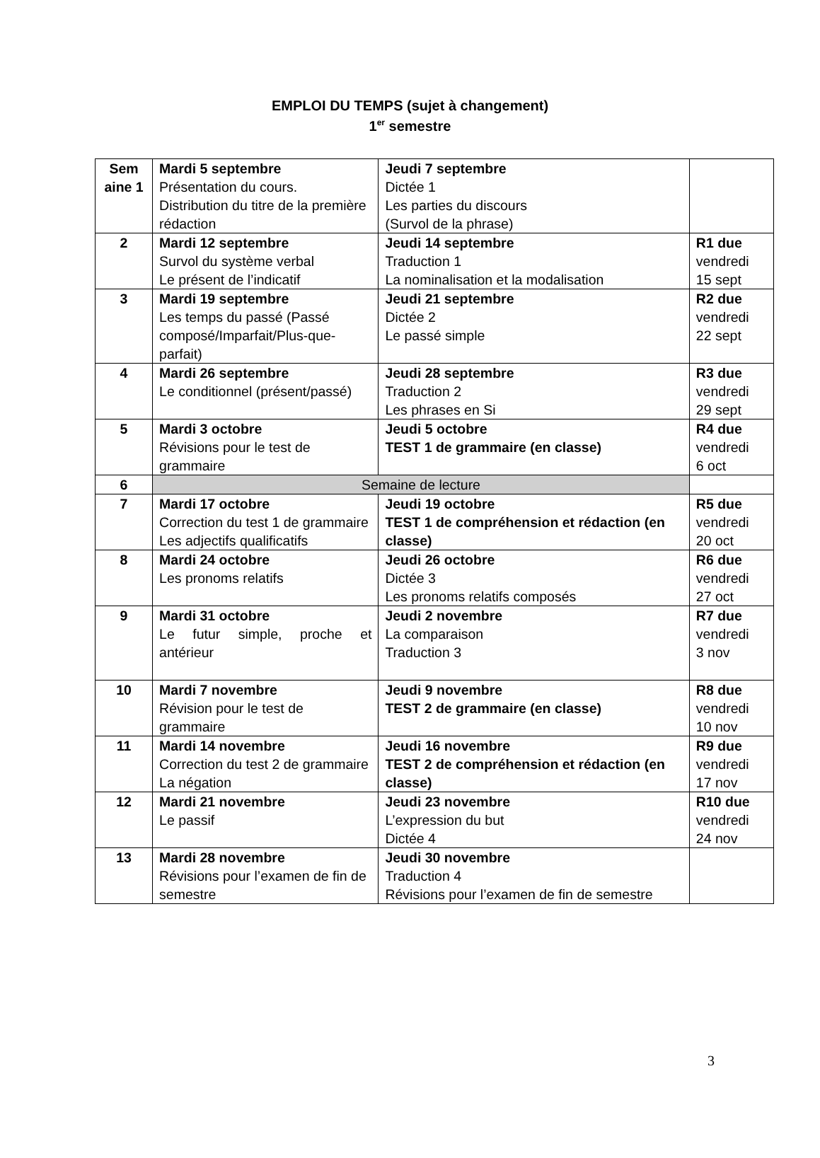EMPLOI DU TEMPS (sujet à changement)
1<sup>er</sup> semestre
| Sem aine 1 | Mardi 5 septembre Présentation du cours. Distribution du titre de la première rédaction | Jeudi 7 septembre Dictée 1 Les parties du discours (Survol de la phrase) | |
| 2 | Mardi 12 septembre Survol du système verbal Le présent de l’indicatif | Jeudi 14 septembre Traduction 1 La nominalisation et la modalisation | R1 due vendredi 15 sept |
| 3 | Mardi 19 septembre Les temps du passé (Passé composé/Imparfait/Plus-que-parfait) | Jeudi 21 septembre Dictée 2 Le passé simple | R2 due vendredi 22 sept |
| 4 | Mardi 26 septembre Le conditionnel (présent/passé) | Jeudi 28 septembre Traduction 2 Les phrases en Si | R3 due vendredi 29 sept |
| 5 | Mardi 3 octobre Révisions pour le test de grammaire | Jeudi 5 octobre TEST 1 de grammaire (en classe) | R4 due vendredi 6 oct |
| 6 | Semaine de lecture | | |
| 7 | Mardi 17 octobre Correction du test 1 de grammaire Les adjectifs qualificatifs | Jeudi 19 octobre TEST 1 de compréhension et rédaction (en classe) | R5 due vendredi 20 oct |
| 8 | Mardi 24 octobre Les pronoms relatifs | Jeudi 26 octobre Dictée 3 Les pronoms relatifs composés | R6 due vendredi 27 oct |
| 9 | Mardi 31 octobre Le futur simple, proche et antérieur | Jeudi 2 novembre La comparaison Traduction 3 | R7 due vendredi 3 nov |
| 10 | Mardi 7 novembre Révision pour le test de grammaire | Jeudi 9 novembre TEST 2 de grammaire (en classe) | R8 due vendredi 10 nov |
| 11 | Mardi 14 novembre Correction du test 2 de grammaire La négation | Jeudi 16 novembre TEST 2 de compréhension et rédaction (en classe) | R9 due vendredi 17 nov |
| 12 | Mardi 21 novembre Le passif | Jeudi 23 novembre L’expression du but Dictée 4 | R10 due vendredi 24 nov |
| 13 | Mardi 28 novembre Révisions pour l’examen de fin de semestre | Jeudi 30 novembre Traduction 4 Révisions pour l’examen de fin de semestre | |
3